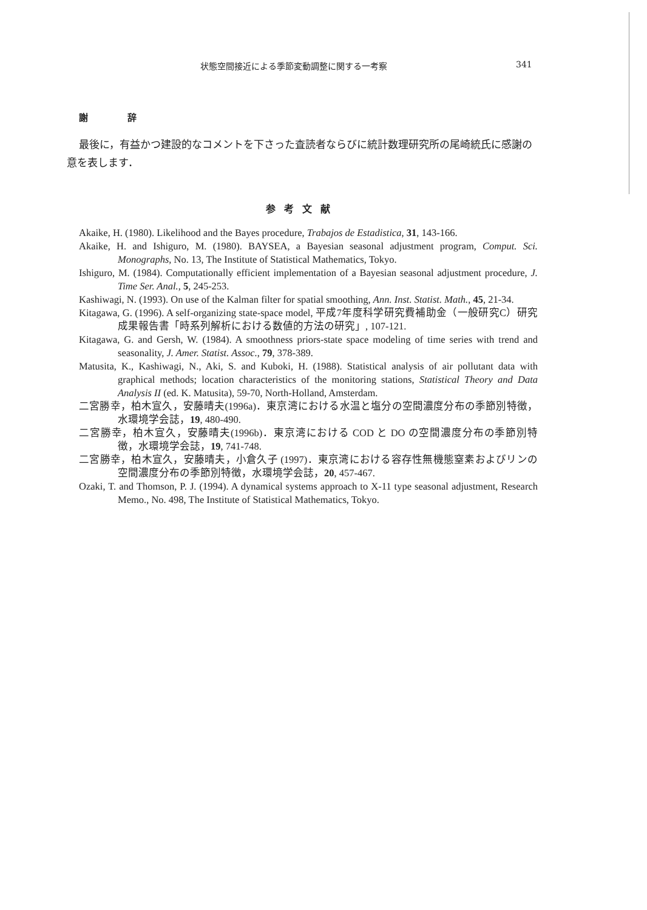状態空間接近による季節変動調整に関する一考察 341
謝 辞
最後に，有益かつ建設的なコメントを下さった査読者ならびに統計数理研究所の尾崎統氏に感謝の意を表します．
参考文献
Akaike, H. (1980). Likelihood and the Bayes procedure, Trabajos de Estadistica, 31, 143-166.
Akaike, H. and Ishiguro, M. (1980). BAYSEA, a Bayesian seasonal adjustment program, Comput. Sci. Monographs, No. 13, The Institute of Statistical Mathematics, Tokyo.
Ishiguro, M. (1984). Computationally efficient implementation of a Bayesian seasonal adjustment procedure, J. Time Ser. Anal., 5, 245-253.
Kashiwagi, N. (1993). On use of the Kalman filter for spatial smoothing, Ann. Inst. Statist. Math., 45, 21-34.
Kitagawa, G. (1996). A self-organizing state-space model, 平成7年度科学研究費補助金（一般研究C）研究成果報告書「時系列解析における数値的方法の研究」, 107-121.
Kitagawa, G. and Gersh, W. (1984). A smoothness priors-state space modeling of time series with trend and seasonality, J. Amer. Statist. Assoc., 79, 378-389.
Matusita, K., Kashiwagi, N., Aki, S. and Kuboki, H. (1988). Statistical analysis of air pollutant data with graphical methods; location characteristics of the monitoring stations, Statistical Theory and Data Analysis II (ed. K. Matusita), 59-70, North-Holland, Amsterdam.
二宮勝幸，柏木宣久，安藤晴夫(1996a)．東京湾における水温と塩分の空間濃度分布の季節別特徴，水環境学会誌，19, 480-490.
二宮勝幸，柏木宣久，安藤晴夫(1996b)．東京湾における COD と DO の空間濃度分布の季節別特徴，水環境学会誌，19, 741-748.
二宮勝幸，柏木宣久，安藤晴夫，小倉久子 (1997)．東京湾における容存性無機態窒素およびリンの空間濃度分布の季節別特徴，水環境学会誌，20, 457-467.
Ozaki, T. and Thomson, P. J. (1994). A dynamical systems approach to X-11 type seasonal adjustment, Research Memo., No. 498, The Institute of Statistical Mathematics, Tokyo.